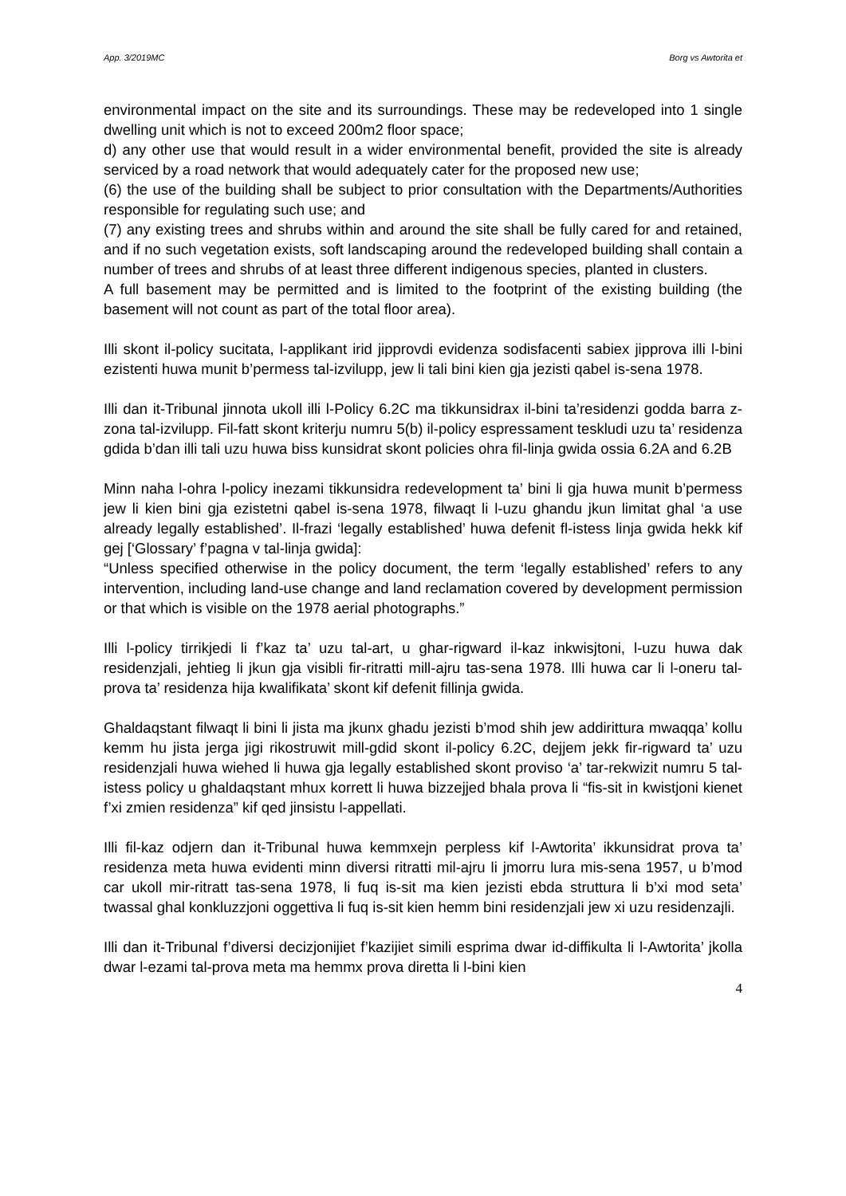App. 3/2019MC Borg vs Awtorita et
environmental impact on the site and its surroundings. These may be redeveloped into 1 single dwelling unit which is not to exceed 200m2 floor space;
d) any other use that would result in a wider environmental benefit, provided the site is already serviced by a road network that would adequately cater for the proposed new use;
(6) the use of the building shall be subject to prior consultation with the Departments/Authorities responsible for regulating such use; and
(7) any existing trees and shrubs within and around the site shall be fully cared for and retained, and if no such vegetation exists, soft landscaping around the redeveloped building shall contain a number of trees and shrubs of at least three different indigenous species, planted in clusters.
A full basement may be permitted and is limited to the footprint of the existing building (the basement will not count as part of the total floor area).
Illi skont il-policy sucitata, l-applikant irid jipprovdi evidenza sodisfacenti sabiex jipprova illi l-bini ezistenti huwa munit b’permess tal-izvilupp, jew li tali bini kien gja jezisti qabel is-sena 1978.
Illi dan it-Tribunal jinnota ukoll illi l-Policy 6.2C ma tikkunsidrax il-bini ta’residenzi godda barra z-zona tal-izvilupp. Fil-fatt skont kriterju numru 5(b) il-policy espressament teskludi uzu ta’ residenza gdida b’dan illi tali uzu huwa biss kunsidrat skont policies ohra fil-linja gwida ossia 6.2A and 6.2B
Minn naha l-ohra l-policy inezami tikkunsidra redevelopment ta’ bini li gja huwa munit b’permess jew li kien bini gja ezistetni qabel is-sena 1978, filwaqt li l-uzu ghandu jkun limitat ghal ‘a use already legally established’. Il-frazi ‘legally established’ huwa defenit fl-istess linja gwida hekk kif gej [‘Glossary’ f’pagna v tal-linja gwida]:
“Unless specified otherwise in the policy document, the term ‘legally established’ refers to any intervention, including land-use change and land reclamation covered by development permission or that which is visible on the 1978 aerial photographs.”
Illi l-policy tirrikjedi li f’kaz ta’ uzu tal-art, u ghar-rigward il-kaz inkwisjtoni, l-uzu huwa dak residenzjali, jehtieg li jkun gja visibli fir-ritratti mill-ajru tas-sena 1978. Illi huwa car li l-oneru tal-prova ta’ residenza hija kwalifikata’ skont kif defenit fillinja gwida.
Ghaldaqstant filwaqt li bini li jista ma jkunx ghadu jezisti b’mod shih jew addirittura mwaqqa’ kollu kemm hu jista jerga jigi rikostruwit mill-gdid skont il-policy 6.2C, dejjem jekk fir-rigward ta’ uzu residenzjali huwa wiehed li huwa gja legally established skont proviso ‘a’ tar-rekwizit numru 5 tal-istess policy u ghaldaqstant mhux korrett li huwa bizzejjed bhala prova li “fis-sit in kwistjoni kienet f’xi zmien residenza” kif qed jinsistu l-appellati.
Illi fil-kaz odjern dan it-Tribunal huwa kemmxejn perpless kif l-Awtorita’ ikkunsidrat prova ta’ residenza meta huwa evidenti minn diversi ritratti mil-ajru li jmorru lura mis-sena 1957, u b’mod car ukoll mir-ritratt tas-sena 1978, li fuq is-sit ma kien jezisti ebda struttura li b’xi mod seta’ twassal ghal konkluzzjoni oggettiva li fuq is-sit kien hemm bini residenzjali jew xi uzu residenzajli.
Illi dan it-Tribunal f’diversi decizjonijiet f’kazijiet simili esprima dwar id-diffikulta li l-Awtorita’ jkolla dwar l-ezami tal-prova meta ma hemmx prova diretta li l-bini kien
4